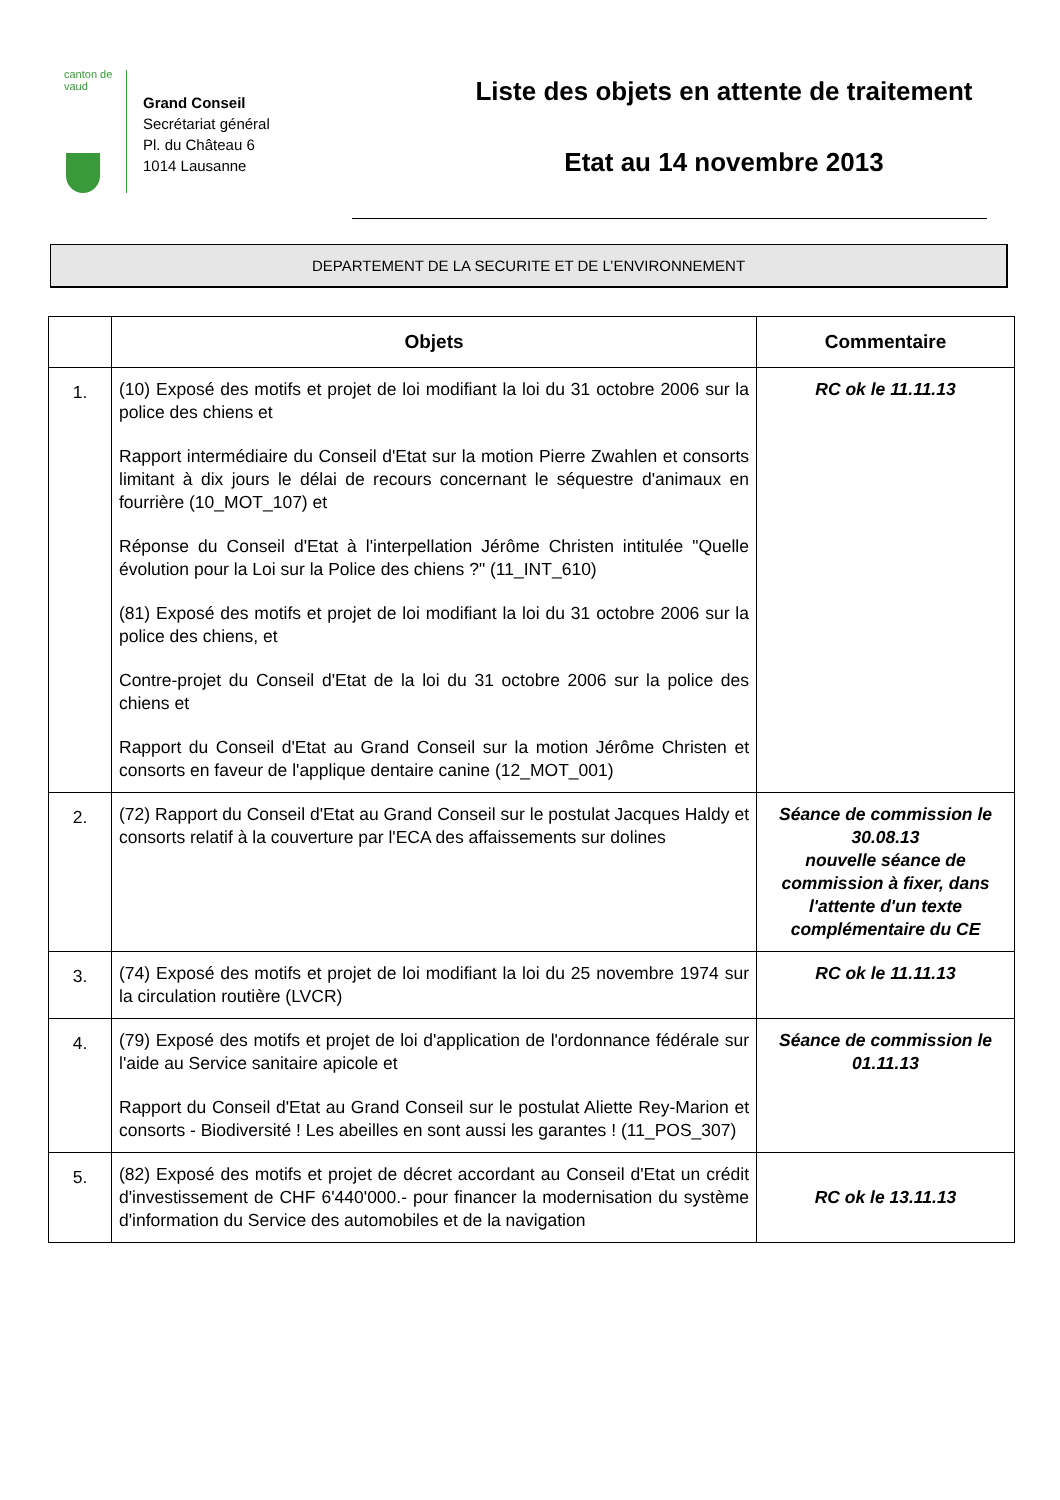canton de vaud
Grand Conseil
Secrétariat général
Pl. du Château 6
1014 Lausanne
Liste des objets en attente de traitement
Etat au 14 novembre 2013
DEPARTEMENT DE LA SECURITE ET DE L’ENVIRONNEMENT
| | Objets | Commentaire |
| --- | --- | --- |
| 1. | (10) Exposé des motifs et projet de loi modifiant la loi du 31 octobre 2006 sur la police des chiens et Rapport intermédiaire du Conseil d'Etat sur la motion Pierre Zwahlen et consorts limitant à dix jours le délai de recours concernant le séquestre d'animaux en fourrière (10_MOT_107) et Réponse du Conseil d'Etat à l'interpellation Jérôme Christen intitulée "Quelle évolution pour la Loi sur la Police des chiens ?" (11_INT_610) (81) Exposé des motifs et projet de loi modifiant la loi du 31 octobre 2006 sur la police des chiens, et Contre-projet du Conseil d'Etat de la loi du 31 octobre 2006 sur la police des chiens et Rapport du Conseil d'Etat au Grand Conseil sur la motion Jérôme Christen et consorts en faveur de l'applique dentaire canine (12_MOT_001) | RC ok le 11.11.13 |
| 2. | (72) Rapport du Conseil d'Etat au Grand Conseil sur le postulat Jacques Haldy et consorts relatif à la couverture par l'ECA des affaissements sur dolines | Séance de commission le 30.08.13 nouvelle séance de commission à fixer, dans l'attente d'un texte complémentaire du CE |
| 3. | (74) Exposé des motifs et projet de loi modifiant la loi du 25 novembre 1974 sur la circulation routière (LVCR) | RC ok le 11.11.13 |
| 4. | (79) Exposé des motifs et projet de loi d'application de l'ordonnance fédérale sur l'aide au Service sanitaire apicole et Rapport du Conseil d'Etat au Grand Conseil sur le postulat Aliette Rey-Marion et consorts - Biodiversité ! Les abeilles en sont aussi les garantes ! (11_POS_307) | Séance de commission le 01.11.13 |
| 5. | (82) Exposé des motifs et projet de décret accordant au Conseil d'Etat un crédit d'investissement de CHF 6'440'000.- pour financer la modernisation du système d'information du Service des automobiles et de la navigation | RC ok le 13.11.13 |